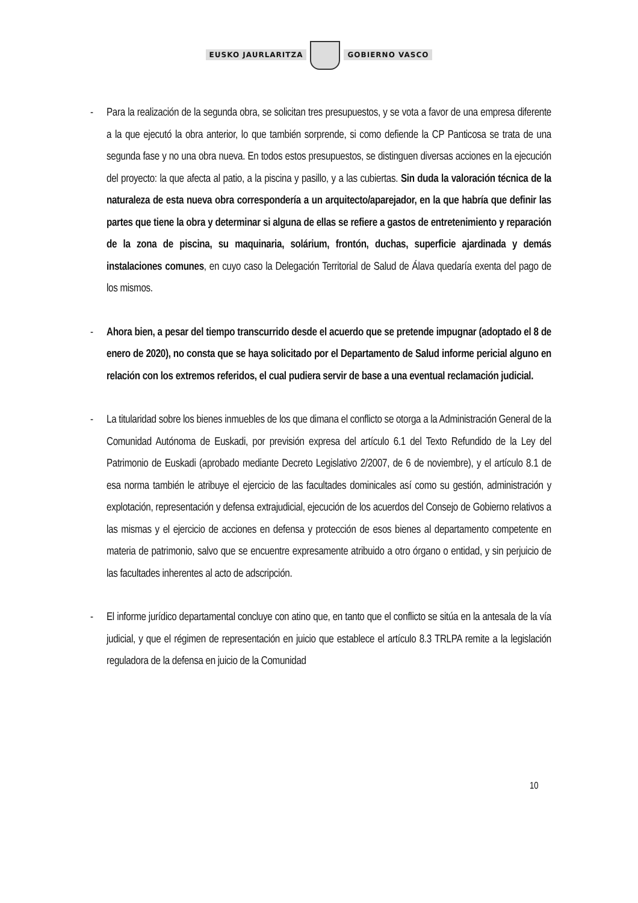EUSKO JAURLARITZA GOBIERNO VASCO
- Para la realización de la segunda obra, se solicitan tres presupuestos, y se vota a favor de una empresa diferente a la que ejecutó la obra anterior, lo que también sorprende, si como defiende la CP Panticosa se trata de una segunda fase y no una obra nueva. En todos estos presupuestos, se distinguen diversas acciones en la ejecución del proyecto: la que afecta al patio, a la piscina y pasillo, y a las cubiertas. Sin duda la valoración técnica de la naturaleza de esta nueva obra correspondería a un arquitecto/aparejador, en la que habría que definir las partes que tiene la obra y determinar si alguna de ellas se refiere a gastos de entretenimiento y reparación de la zona de piscina, su maquinaria, solárium, frontón, duchas, superficie ajardinada y demás instalaciones comunes, en cuyo caso la Delegación Territorial de Salud de Álava quedaría exenta del pago de los mismos.
- Ahora bien, a pesar del tiempo transcurrido desde el acuerdo que se pretende impugnar (adoptado el 8 de enero de 2020), no consta que se haya solicitado por el Departamento de Salud informe pericial alguno en relación con los extremos referidos, el cual pudiera servir de base a una eventual reclamación judicial.
- La titularidad sobre los bienes inmuebles de los que dimana el conflicto se otorga a la Administración General de la Comunidad Autónoma de Euskadi, por previsión expresa del artículo 6.1 del Texto Refundido de la Ley del Patrimonio de Euskadi (aprobado mediante Decreto Legislativo 2/2007, de 6 de noviembre), y el artículo 8.1 de esa norma también le atribuye el ejercicio de las facultades dominicales así como su gestión, administración y explotación, representación y defensa extrajudicial, ejecución de los acuerdos del Consejo de Gobierno relativos a las mismas y el ejercicio de acciones en defensa y protección de esos bienes al departamento competente en materia de patrimonio, salvo que se encuentre expresamente atribuido a otro órgano o entidad, y sin perjuicio de las facultades inherentes al acto de adscripción.
- El informe jurídico departamental concluye con atino que, en tanto que el conflicto se sitúa en la antesala de la vía judicial, y que el régimen de representación en juicio que establece el artículo 8.3 TRLPA remite a la legislación reguladora de la defensa en juicio de la Comunidad
10